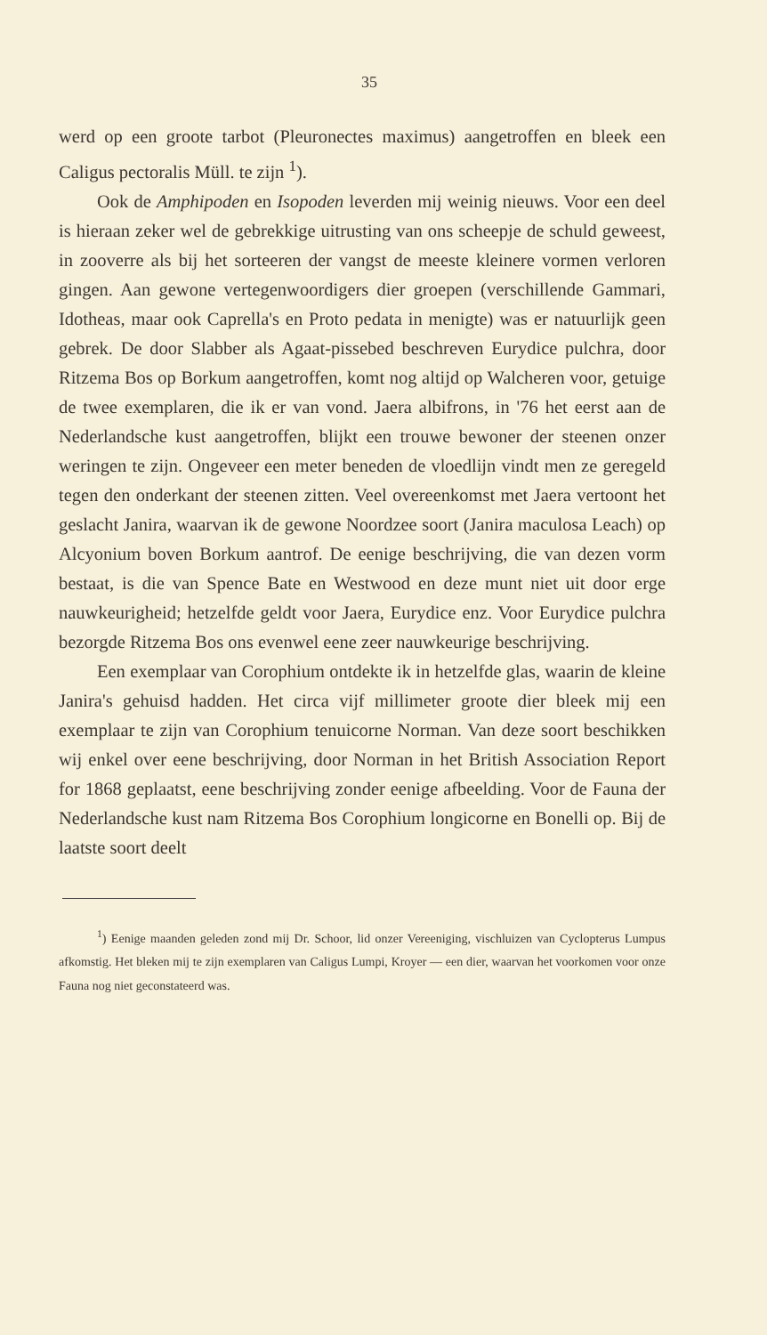35
werd op een groote tarbot (Pleuronectes maximus) aangetroffen en bleek een Caligus pectoralis Müll. te zijn <sup>1</sup>).
Ook de Amphipoden en Isopoden leverden mij weinig nieuws. Voor een deel is hieraan zeker wel de gebrekkige uitrusting van ons scheepje de schuld geweest, in zooverre als bij het sorteeren der vangst de meeste kleinere vormen verloren gingen. Aan gewone vertegenwoordigers dier groepen (verschillende Gammari, Idotheas, maar ook Caprella's en Proto pedata in menigte) was er natuurlijk geen gebrek. De door Slabber als Agaat-pissebed beschreven Eurydice pulchra, door Ritzema Bos op Borkum aangetroffen, komt nog altijd op Walcheren voor, getuige de twee exemplaren, die ik er van vond. Jaera albifrons, in '76 het eerst aan de Nederlandsche kust aangetroffen, blijkt een trouwe bewoner der steenen onzer weringen te zijn. Ongeveer een meter beneden de vloedlijn vindt men ze geregeld tegen den onderkant der steenen zitten. Veel overeenkomst met Jaera vertoont het geslacht Janira, waarvan ik de gewone Noordzee soort (Janira maculosa Leach) op Alcyonium boven Borkum aantrof. De eenige beschrijving, die van dezen vorm bestaat, is die van Spence Bate en Westwood en deze munt niet uit door erge nauwkeurigheid; hetzelfde geldt voor Jaera, Eurydice enz. Voor Eurydice pulchra bezorgde Ritzema Bos ons evenwel eene zeer nauwkeurige beschrijving.
Een exemplaar van Corophium ontdekte ik in hetzelfde glas, waarin de kleine Janira's gehuisd hadden. Het circa vijf millimeter groote dier bleek mij een exemplaar te zijn van Corophium tenuicorne Norman. Van deze soort beschikken wij enkel over eene beschrijving, door Norman in het British Association Report for 1868 geplaatst, eene beschrijving zonder eenige afbeelding. Voor de Fauna der Nederlandsche kust nam Ritzema Bos Corophium longicorne en Bonelli op. Bij de laatste soort deelt
<sup>1</sup>) Eenige maanden geleden zond mij Dr. Schoor, lid onzer Vereeniging, vischluizen van Cyclopterus Lumpus afkomstig. Het bleken mij te zijn exemplaren van Caligus Lumpi, Kroyer — een dier, waarvan het voorkomen voor onze Fauna nog niet geconstateerd was.